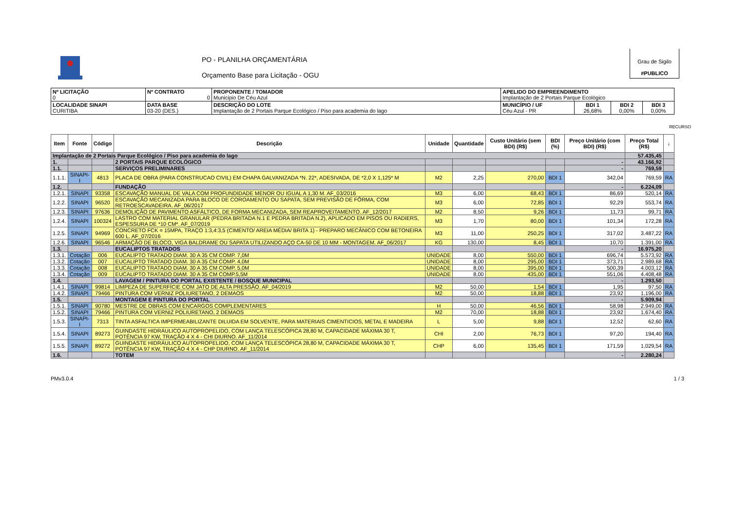PO - PLANILHA ORÇAMENTÁRIA
Orçamento Base para Licitação - OGU
Grau de Sigilo
#PUBLICO
| Nº LICITAÇÃO 0 | Nº CONTRATO 0 | PROPONENTE / TOMADOR Municipio De Céu Azul | APELIDO DO EMPREENDIMENTO Implantação de 2 Portais Parque Ecológico | | | |
| LOCALIDADE SINAPI CURITIBA | DATA BASE 03-20 (DES.) | DESCRIÇÃO DO LOTE Implantação de 2 Portais Parque Ecológico / Piso para academia do lago | MUNICÍPIO / UF Céu Azul - PR | BDI 1 26,68% | BDI 2 0,00% | BDI 3 0,00% |
RECURSO
| Item | Fonte | Código | Descrição | Unidade | Quantidade | Custo Unitário (sem BDI) (R$) | BDI (%) | Preço Unitário (com BDI) (R$) | Preço Total (R$) | ↓ |
| --- | --- | --- | --- | --- | --- | --- | --- | --- | --- | --- |
| Implantação de 2 Portais Parque Ecológico / Piso para academia do lago | | | | | | | | | 57.435,45 | |
| 1. | | | 2 PORTAIS PARQUE ECOLÓGICO | | | | | - | 43.166,92 | |
| 1.1. | | | SERVIÇOS PRELIMINARES | | | | | - | 769,59 | |
| 1.1.1. | SINAPI-I | 4813 | PLACA DE OBRA (PARA CONSTRUCAO CIVIL) EM CHAPA GALVANIZADA *N. 22*, ADESIVADA, DE *2,0 X 1,125* M | M2 | 2,25 | 270,00 | BDI 1 | 342,04 | 769,59 | RA |
| 1.2. | | | FUNDAÇÃO | | | | | - | 6.224,09 | |
| 1.2.1. | SINAPI | 93358 | ESCAVAÇÃO MANUAL DE VALA COM PROFUNDIDADE MENOR OU IGUAL A 1,30 M. AF_03/2016 | M3 | 6,00 | 68,43 | BDI 1 | 86,69 | 520,14 | RA |
| 1.2.2. | SINAPI | 96520 | ESCAVAÇÃO MECANIZADA PARA BLOCO DE COROAMENTO OU SAPATA, SEM PREVISÃO DE FÔRMA, COM RETROESCAVADEIRA. AF_06/2017 | M3 | 6,00 | 72,85 | BDI 1 | 92,29 | 553,74 | RA |
| 1.2.3. | SINAPI | 97636 | DEMOLIÇÃO DE PAVIMENTO ASFÁLTICO, DE FORMA MECANIZADA, SEM REAPROVEITAMENTO. AF_12/2017 | M2 | 8,50 | 9,26 | BDI 1 | 11,73 | 99,71 | RA |
| 1.2.4. | SINAPI | 100324 | LASTRO COM MATERIAL GRANULAR (PEDRA BRITADA N.1 E PEDRA BRITADA N.2), APLICADO EM PISOS OU RADIERS, ESPESSURA DE *10 CM*. AF_07/2019 | M3 | 1,70 | 80,00 | BDI 1 | 101,34 | 172,28 | RA |
| 1.2.5. | SINAPI | 94969 | CONCRETO FCK = 15MPA, TRAÇO 1:3,4:3,5 (CIMENTO/ AREIA MÉDIA/ BRITA 1) - PREPARO MECÂNICO COM BETONEIRA 600 L. AF_07/2016 | M3 | 11,00 | 250,25 | BDI 1 | 317,02 | 3.487,22 | RA |
| 1.2.6. | SINAPI | 96546 | ARMAÇÃO DE BLOCO, VIGA BALDRAME OU SAPATA UTILIZANDO AÇO CA-50 DE 10 MM - MONTAGEM. AF_06/2017 | KG | 130,00 | 8,45 | BDI 1 | 10,70 | 1.391,00 | RA |
| 1.3. | | | EUCALIPTOS TRATADOS | | | | | - | 16.975,20 | |
| 1.3.1. | Cotação | 006 | EUCALIPTO TRATADO DIAM. 30 A 35 CM COMP. 7,0M | UNIDADE | 8,00 | 550,00 | BDI 1 | 696,74 | 5.573,92 | RA |
| 1.3.2. | Cotação | 007 | EUCALIPTO TRATADO DIAM. 30 A 35 CM COMP. 4,0M | UNIDADE | 8,00 | 295,00 | BDI 1 | 373,71 | 2.989,68 | RA |
| 1.3.3. | Cotação | 008 | EUCALIPTO TRATADO DIAM. 30 A 35 CM COMP. 5,0M | UNIDADE | 8,00 | 395,00 | BDI 1 | 500,39 | 4.003,12 | RA |
| 1.3.4. | Cotação | 009 | EUCALIPTO TRATADO DIAM. 30 A 35 CM COMP.5,5M | UNIDADE | 8,00 | 435,00 | BDI 1 | 551,06 | 4.408,48 | RA |
| 1.4. | | | LAVAGEM / PINTURA DO PORTAL EXISTENTE / BOSQUE MUNICIPAL | | | | | - | 1.293,50 | |
| 1.4.1. | SINAPI | 99814 | LIMPEZA DE SUPERFÍCIE COM JATO DE ALTA PRESSÃO. AF_04/2019 | M2 | 50,00 | 1,54 | BDI 1 | 1,95 | 97,50 | RA |
| 1.4.2. | SINAPI | 79466 | PINTURA COM VERNIZ POLIURETANO, 2 DEMAOS | M2 | 50,00 | 18,88 | BDI 1 | 23,92 | 1.196,00 | RA |
| 1.5. | | | MONTAGEM E PINTURA DO PORTAL | | | | | - | 5.909,94 | |
| 1.5.1. | SINAPI | 90780 | MESTRE DE OBRAS COM ENCARGOS COMPLEMENTARES | H | 50,00 | 46,56 | BDI 1 | 58,98 | 2.949,00 | RA |
| 1.5.2. | SINAPI | 79466 | PINTURA COM VERNIZ POLIURETANO, 2 DEMAOS | M2 | 70,00 | 18,88 | BDI 1 | 23,92 | 1.674,40 | RA |
| 1.5.3. | SINAPI-I | 7313 | TINTA ASFALTICA IMPERMEABILIZANTE DILUIDA EM SOLVENTE, PARA MATERIAIS CIMENTICIOS, METAL E MADEIRA | L | 5,00 | 9,88 | BDI 1 | 12,52 | 62,60 | RA |
| 1.5.4. | SINAPI | 89273 | GUINDASTE HIDRÁULICO AUTOPROPELIDO, COM LANÇA TELESCÓPICA 28,80 M, CAPACIDADE MÁXIMA 30 T, POTÊNCIA 97 KW, TRAÇÃO 4 X 4 - CHI DIURNO. AF_11/2014 | CHI | 2,00 | 76,73 | BDI 1 | 97,20 | 194,40 | RA |
| 1.5.5. | SINAPI | 89272 | GUINDASTE HIDRÁULICO AUTOPROPELIDO, COM LANÇA TELESCÓPICA 28,80 M, CAPACIDADE MÁXIMA 30 T, POTÊNCIA 97 KW, TRAÇÃO 4 X 4 - CHP DIURNO. AF_11/2014 | CHP | 6,00 | 135,45 | BDI 1 | 171,59 | 1.029,54 | RA |
| 1.6. | | | TOTEM | | | | | - | 2.280,24 | |
PMv3.0.4 1 / 3